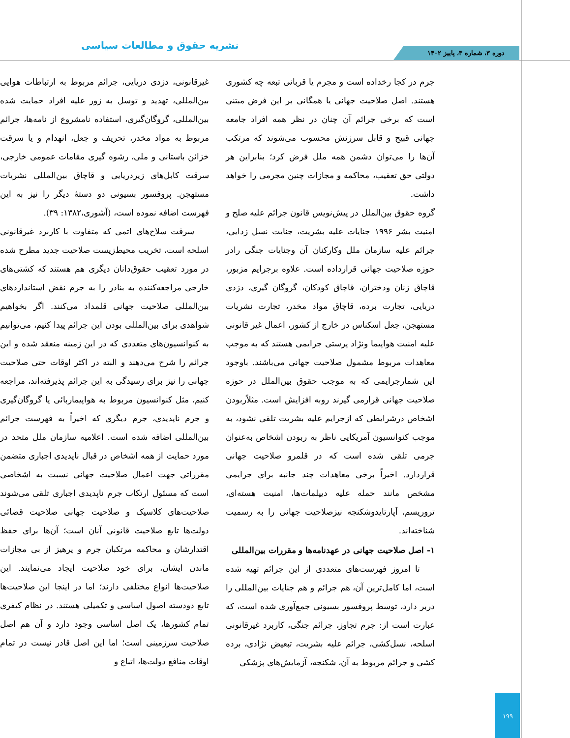نشریه حقوق و مطالعات سیاسی دوره ۳، شماره ۳، پاییز ۱۴۰۲
جرم در کجا رخداده است و مجرم یا قربانی تبعه چه کشوری هستند. اصل صلاحیت جهانی یا همگانی بر این فرض مبتنی است که برخی جرائم آن چنان در نظر همه افراد جامعه جهانی قبیح و قابل سرزنش محسوب می‌شوند که مرتکب آن‌ها را می‌توان دشمن همه ملل فرض کرد؛ بنابراین هر دولتی حق تعقیب، محاکمه و مجازات چنین مجرمی را خواهد داشت.
گروه حقوق بین‌الملل در پیش‌نویس قانون جرائم علیه صلح و امنیت بشر ۱۹۹۶ جنایات علیه بشریت، جنایت نسل زدایی، جرائم علیه سازمان ملل وکارکنان آن وجنایات جنگی رادر حوزه صلاحیت جهانی قرارداده است. علاوه برجرایم مزبور، قاچاق زنان ودختران، قاچاق کودکان، گروگان گیری، دزدی دریایی، تجارت برده، قاچاق مواد مخدر، تجارت نشریات مستهجن، جعل اسکناس در خارج از کشور، اعمال غیر قانونی علیه امنیت هواپیما ونژاد پرستی جرایمی هستند که به موجب معاهدات مربوط مشمول صلاحیت جهانی می‌باشند. باوجود این شمارجرایمی که به موجب حقوق بین‌الملل در حوزه صلاحیت جهانی قرارمی گیرند روبه افزایش است. مثلاًربودن اشخاص درشرایطی که ازجرایم علیه بشریت تلقی نشود، به موجب کنوانسیون آمریکایی ناظر به ربودن اشخاص به‌عنوان جرمی تلقی شده است که در قلمرو صلاحیت جهانی قراردارد. اخیراً برخی معاهدات چند جانبه برای جرایمی مشخص مانند حمله علیه دیپلمات‌ها، امنیت هسته‌ای، تروریسم، آپارتایدوشکنجه نیزصلاحیت جهانی را به رسمیت شناخته‌اند.
۱- اصل صلاحیت جهانی در عهدنامه‌ها و مقررات بین‌المللی
تا امروز فهرست‌های متعددی از این جرائم تهیه شده است، اما کامل‌ترین آن، هم جرائم و هم جنایات بین‌المللی را دربر دارد، توسط پروفسور بسیونی جمع‌آوری شده است، که عبارت است از: جرم تجاوز، جرائم جنگی، کاربرد غیرقانونی اسلحه، نسل‌کشی، جرائم علیه بشریت، تبعیض نژادی، برده کشی و جرائم مربوط به آن، شکنجه، آزمایش‌های پزشکی
غیرقانونی، دزدی دریایی، جرائم مربوط به ارتباطات هوایی بین‌المللی، تهدید و توسل به زور علیه افراد حمایت شده بین‌المللی، گروگان‌گیری، استفاده نامشروع از نامه‌ها، جرائم مربوط به مواد مخدر، تحریف و جعل، انهدام و یا سرقت خزائن باستانی و ملی، رشوه گیری مقامات عمومی خارجی، سرقت کابل‌های زیردریایی و قاچاق بین‌المللی نشریات مستهجن. پروفسور بسیونی دو دستهٔ دیگر را نیز به این فهرست اضافه نموده است، (آشوری،۱۳۸۲: ۳۹).
سرقت سلاح‌های اتمی که متفاوت با کاربرد غیرقانونی اسلحه است، تخریب محیط‌زیست صلاحیت جدید مطرح شده در مورد تعقیب حقوق‌دانان دیگری هم هستند که کشتی‌های خارجی مراجعه‌کننده به بنادر را به جرم نقض استانداردهای بین‌المللی صلاحیت جهانی قلمداد می‌کنند. اگر بخواهیم شواهدی برای بین‌المللی بودن این جرائم پیدا کنیم، می‌توانیم به کنوانسیون‌های متعددی که در این زمینه منعقد شده و این جرائم را شرح می‌دهند و البته در اکثر اوقات حتی صلاحیت جهانی را نیز برای رسیدگی به این جرائم پذیرفته‌اند، مراجعه کنیم، مثل کنوانسیون مربوط به هواپیماربائی یا گروگان‌گیری و جرم ناپدیدی، جرم دیگری که اخیراً به فهرست جرائم بین‌المللی اضافه شده است. اعلامیه سازمان ملل متحد در مورد حمایت از همه اشخاص در قبال ناپدیدی اجباری متضمن مقرراتی جهت اعمال صلاحیت جهانی نسبت به اشخاصی است که مسئول ارتکاب جرم ناپدیدی اجباری تلقی می‌شوند صلاحیت‌های کلاسیک و صلاحیت جهانی صلاحیت قضائی دولت‌ها تابع صلاحیت قانونی آنان است؛ آن‌ها برای حفظ اقتدارشان و محاکمه مرتکبان جرم و پرهیز از بی مجازات ماندن ایشان، برای خود صلاحیت ایجاد می‌نمایند. این صلاحیت‌ها انواع مختلفی دارند؛ اما در اینجا این صلاحیت‌ها تابع دودسته اصول اساسی و تکمیلی هستند. در نظام کیفری تمام کشورها، یک اصل اساسی وجود دارد و آن هم اصل صلاحیت سرزمینی است؛ اما این اصل قادر نیست در تمام اوقات منافع دولت‌ها، اتباع و
۱۹۹